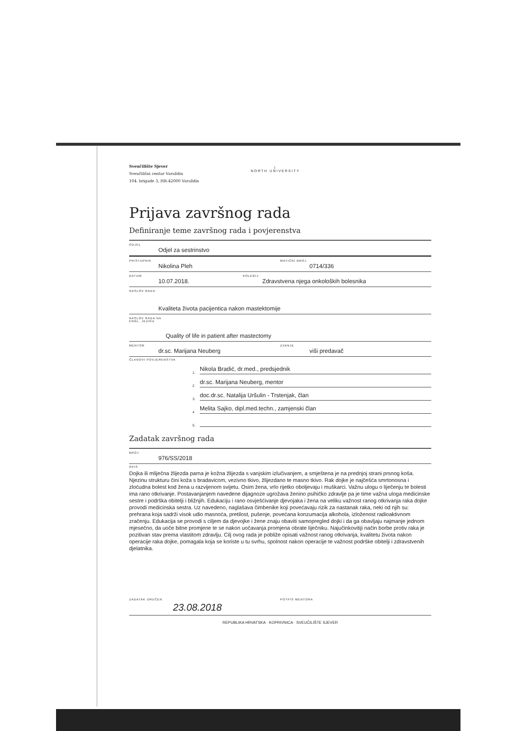|
NORTH UNIVERSITY
Sveučilište Sjever
Sveučilišni centar Varaždin
104. brigade 3, HR-42000 Varaždin
Prijava završnog rada
Definiranje teme završnog rada i povjerenstva
ODJEL Odjel za sestrinstvo
PRISTUPNIK Nikolina Pleh MATIČNI BROJ 0714/336
DATUM 10.07.2018. KOLEGIJ Zdravstvena njega onkoloških bolesnika
NASLOV RADA Kvaliteta života pacijentica nakon mastektomije
NASLOV RADA NA ENGL. JEZIKU Quality of life in patient after mastectomy
MENTOR dr.sc. Marijana Neuberg ZVANJE viši predavač
ČLANOVI POVJERENSTVA
1.
Nikola Bradić, dr.med., predsjednik
2
dr.sc. Marijana Neuberg, mentor
3.
doc.dr.sc. Natalija Uršulin - Trstenjak, član
4
Melita Sajko, dipl.med.techn., zamjenski član
5.
Zadatak završnog rada
BROJ 976/SS/2018
OPIS
Dojka ili mliječna žlijezda parna je kožna žlijezda s vanjskim izlučivanjem, a smještena je na prednjoj strani prsnog koša. Njezinu strukturu čini koža s bradavicom, vezivno tkivo, žlijezdano te masno tkivo. Rak dojke je najčešća smrtonosna i zloćudna bolest kod žena u razvijenom svijetu. Osim žena, vrlo rijetko oboljevaju i muškarci. Važnu ulogu o liječenju te bolesti ima rano otkrivanje. Postavanjanjem navedene dijagnoze ugrožava ženino psihičko zdravlje pa je time važna uloga medicinske sestre i podrška obitelji i bližnjih. Edukaciju i rano osvješćivanje djevojaka i žena na veliku važnost ranog otkrivanja raka dojke provodi medicinska sestra. Uz navedeno, naglašava čimbenike koji povećavaju rizik za nastanak raka, neki od njih su: prehrana koja sadrži visok udio masnoća, pretilost, pušenje, povećana konzumacija alkohola, izloženost radioaktivnom zračenju. Edukacija se provodi s ciljem da djevojke i žene znaju obaviti samopregled dojki i da ga obavljaju najmanje jednom mjesečno, da uoče bitne promjene te se nakon uočavanja promjena obrate liječniku. Najučinkovitiji način borbe protiv raka je pozitivan stav prema vlastitom zdravlju. Cilj ovog rada je pobliže opisati važnost ranog otkrivanja, kvalitetu života nakon operacije raka dojke, pomagala koja se koriste u tu svrhu, spolnost nakon operacije te važnost podrške obitelji i zdravstvenih djelatnika.
ZADATAK URUČEN 23.08.2018 POTPIS MENTORA
REPUBLIKA HRVATSKA · KOPRIVNICA · SVEUČILIŠTE SJEVER